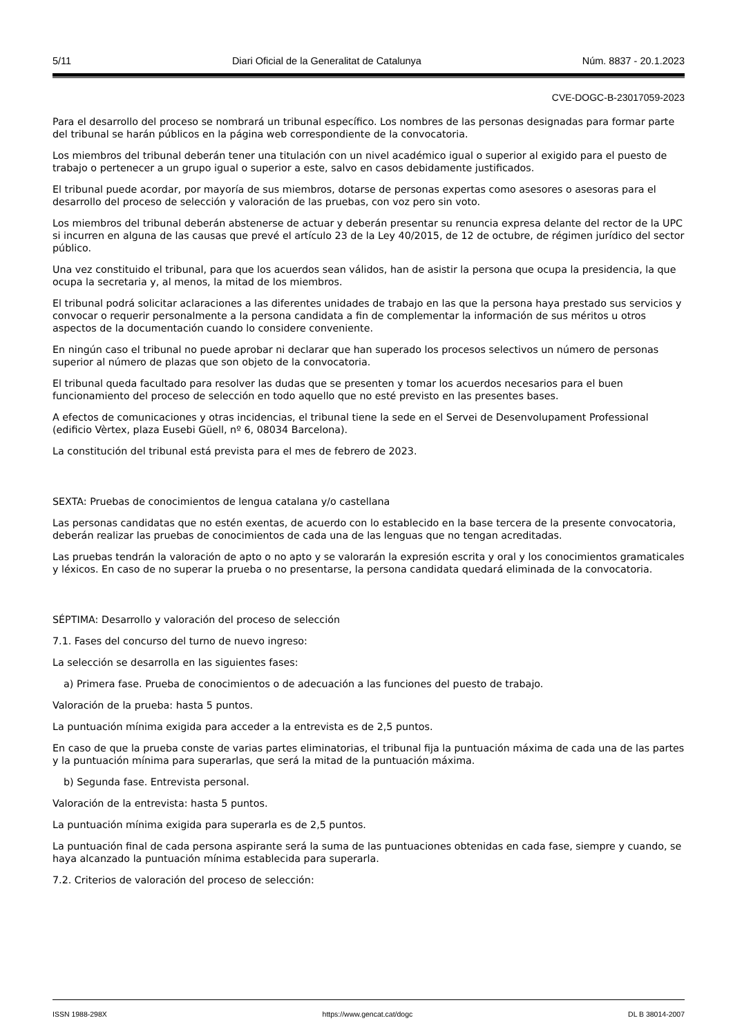5/11 Diari Oficial de la Generalitat de Catalunya Núm. 8837 - 20.1.2023
CVE-DOGC-B-23017059-2023
Para el desarrollo del proceso se nombrará un tribunal específico. Los nombres de las personas designadas para formar parte del tribunal se harán públicos en la página web correspondiente de la convocatoria.
Los miembros del tribunal deberán tener una titulación con un nivel académico igual o superior al exigido para el puesto de trabajo o pertenecer a un grupo igual o superior a este, salvo en casos debidamente justificados.
El tribunal puede acordar, por mayoría de sus miembros, dotarse de personas expertas como asesores o asesoras para el desarrollo del proceso de selección y valoración de las pruebas, con voz pero sin voto.
Los miembros del tribunal deberán abstenerse de actuar y deberán presentar su renuncia expresa delante del rector de la UPC si incurren en alguna de las causas que prevé el artículo 23 de la Ley 40/2015, de 12 de octubre, de régimen jurídico del sector público.
Una vez constituido el tribunal, para que los acuerdos sean válidos, han de asistir la persona que ocupa la presidencia, la que ocupa la secretaria y, al menos, la mitad de los miembros.
El tribunal podrá solicitar aclaraciones a las diferentes unidades de trabajo en las que la persona haya prestado sus servicios y convocar o requerir personalmente a la persona candidata a fin de complementar la información de sus méritos u otros aspectos de la documentación cuando lo considere conveniente.
En ningún caso el tribunal no puede aprobar ni declarar que han superado los procesos selectivos un número de personas superior al número de plazas que son objeto de la convocatoria.
El tribunal queda facultado para resolver las dudas que se presenten y tomar los acuerdos necesarios para el buen funcionamiento del proceso de selección en todo aquello que no esté previsto en las presentes bases.
A efectos de comunicaciones y otras incidencias, el tribunal tiene la sede en el Servei de Desenvolupament Professional (edificio Vèrtex, plaza Eusebi Güell, nº 6, 08034 Barcelona).
La constitución del tribunal está prevista para el mes de febrero de 2023.
SEXTA: Pruebas de conocimientos de lengua catalana y/o castellana
Las personas candidatas que no estén exentas, de acuerdo con lo establecido en la base tercera de la presente convocatoria, deberán realizar las pruebas de conocimientos de cada una de las lenguas que no tengan acreditadas.
Las pruebas tendrán la valoración de apto o no apto y se valorarán la expresión escrita y oral y los conocimientos gramaticales y léxicos. En caso de no superar la prueba o no presentarse, la persona candidata quedará eliminada de la convocatoria.
SÉPTIMA: Desarrollo y valoración del proceso de selección
7.1. Fases del concurso del turno de nuevo ingreso:
La selección se desarrolla en las siguientes fases:
a) Primera fase. Prueba de conocimientos o de adecuación a las funciones del puesto de trabajo.
Valoración de la prueba: hasta 5 puntos.
La puntuación mínima exigida para acceder a la entrevista es de 2,5 puntos.
En caso de que la prueba conste de varias partes eliminatorias, el tribunal fija la puntuación máxima de cada una de las partes y la puntuación mínima para superarlas, que será la mitad de la puntuación máxima.
b) Segunda fase. Entrevista personal.
Valoración de la entrevista: hasta 5 puntos.
La puntuación mínima exigida para superarla es de 2,5 puntos.
La puntuación final de cada persona aspirante será la suma de las puntuaciones obtenidas en cada fase, siempre y cuando, se haya alcanzado la puntuación mínima establecida para superarla.
7.2. Criterios de valoración del proceso de selección:
ISSN 1988-298X https://www.gencat.cat/dogc DL B 38014-2007